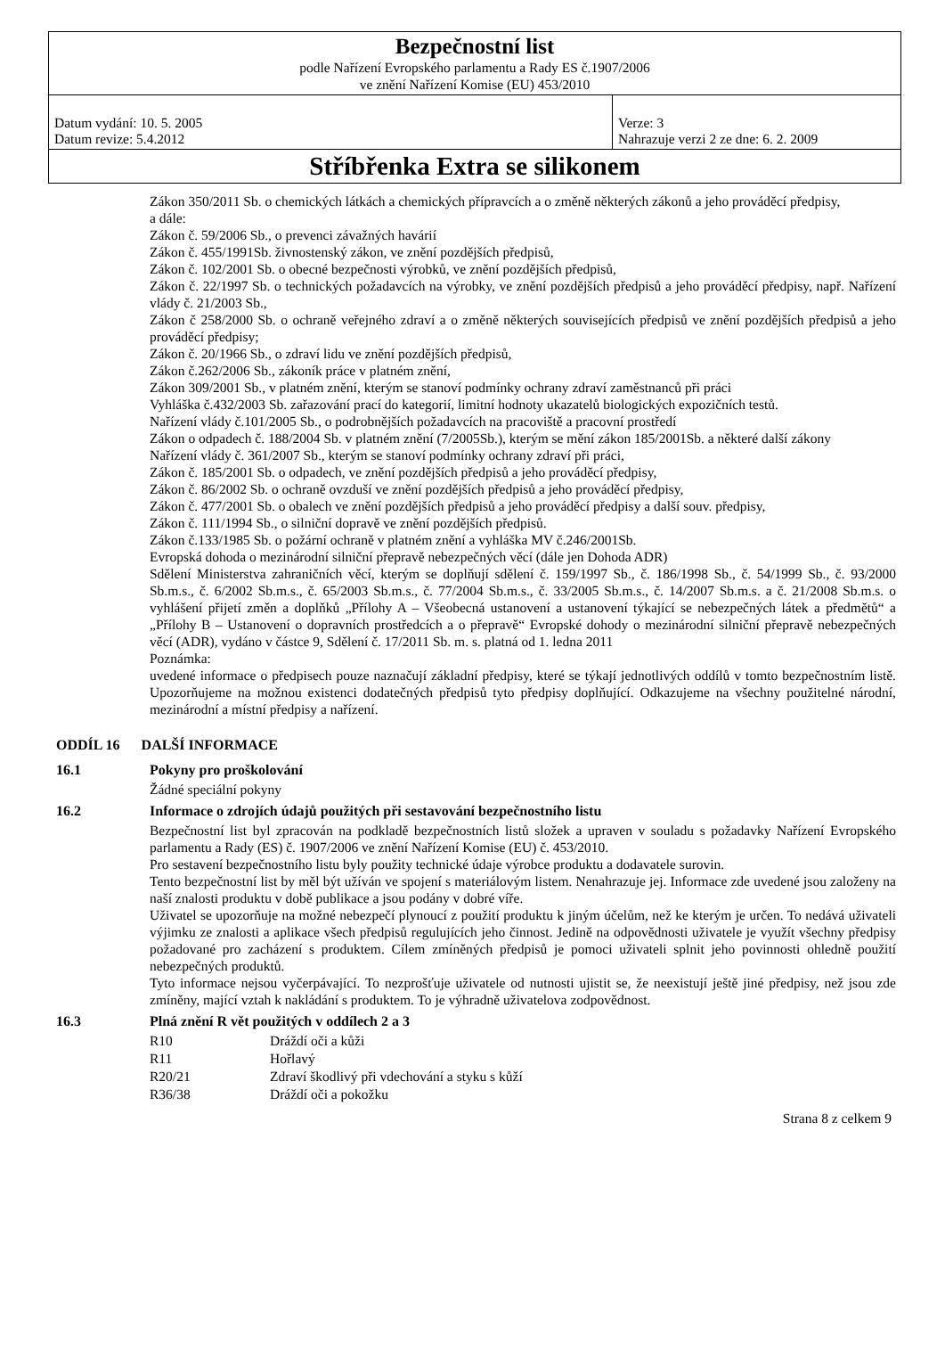| Bezpečnostní list podle Nařízení Evropského parlamentu a Rady ES č.1907/2006 ve znění Nařízení Komise (EU) 453/2010 | |
| Datum vydání: 10. 5. 2005 Datum revize: 5.4.2012 | Verze: 3 Nahrazuje verzi 2 ze dne: 6. 2. 2009 |
| Stříbřenka Extra se silikonem | |
Zákon 350/2011 Sb. o chemických látkách a chemických přípravcích a o změně některých zákonů a jeho prováděcí předpisy,
a dále:
Zákon č. 59/2006 Sb., o prevenci závažných havárií
Zákon č. 455/1991Sb. živnostenský zákon, ve znění pozdějších předpisů,
Zákon č. 102/2001 Sb. o obecné bezpečnosti výrobků, ve znění pozdějších předpisů,
Zákon č. 22/1997 Sb. o technických požadavcích na výrobky, ve znění pozdějších předpisů a jeho prováděcí předpisy, např. Nařízení vlády č. 21/2003 Sb.,
Zákon č 258/2000 Sb. o ochraně veřejného zdraví a o změně některých souvisejících předpisů ve znění pozdějších předpisů a jeho prováděcí předpisy;
Zákon č. 20/1966 Sb., o zdraví lidu ve znění pozdějších předpisů,
Zákon č.262/2006 Sb., zákoník práce v platném znění,
Zákon 309/2001 Sb., v platném znění, kterým se stanoví podmínky ochrany zdraví zaměstnanců při práci
Vyhláška č.432/2003 Sb. zařazování prací do kategorií, limitní hodnoty ukazatelů biologických expozičních testů.
Nařízení vlády č.101/2005 Sb., o podrobnějších požadavcích na pracoviště a pracovní prostředí
Zákon o odpadech č. 188/2004 Sb. v platném znění (7/2005Sb.), kterým se mění zákon 185/2001Sb. a některé další zákony
Nařízení vlády č. 361/2007 Sb., kterým se stanoví podmínky ochrany zdraví při práci,
Zákon č. 185/2001 Sb. o odpadech, ve znění pozdějších předpisů a jeho prováděcí předpisy,
Zákon č. 86/2002 Sb. o ochraně ovzduší ve znění pozdějších předpisů a jeho prováděcí předpisy,
Zákon č. 477/2001 Sb. o obalech ve znění pozdějších předpisů a jeho prováděcí předpisy a další souv. předpisy,
Zákon č. 111/1994 Sb., o silniční dopravě ve znění pozdějších předpisů.
Zákon č.133/1985 Sb. o požární ochraně v platném znění a vyhláška MV č.246/2001Sb.
Evropská dohoda o mezinárodní silniční přepravě nebezpečných věcí (dále jen Dohoda ADR)
Sdělení Ministerstva zahraničních věcí, kterým se doplňují sdělení č. 159/1997 Sb., č. 186/1998 Sb., č. 54/1999 Sb., č. 93/2000 Sb.m.s., č. 6/2002 Sb.m.s., č. 65/2003 Sb.m.s., č. 77/2004 Sb.m.s., č. 33/2005 Sb.m.s., č. 14/2007 Sb.m.s. a č. 21/2008 Sb.m.s. o vyhlášení přijetí změn a doplňků „Přílohy A – Všeobecná ustanovení a ustanovení týkající se nebezpečných látek a předmětů“ a „Přílohy B – Ustanovení o dopravních prostředcích a o přepravě“ Evropské dohody o mezinárodní silniční přepravě nebezpečných věcí (ADR), vydáno v částce 9, Sdělení č. 17/2011 Sb. m. s. platná od 1. ledna 2011
Poznámka:
uvedené informace o předpisech pouze naznačují základní předpisy, které se týkají jednotlivých oddílů v tomto bezpečnostním listě. Upozorňujeme na možnou existenci dodatečných předpisů tyto předpisy doplňující. Odkazujeme na všechny použitelné národní, mezinárodní a místní předpisy a nařízení.
ODDÍL 16 DALŠÍ INFORMACE
16.1 Pokyny pro proškolování
Žádné speciální pokyny
16.2 Informace o zdrojích údajů použitých při sestavování bezpečnostního listu
Bezpečnostní list byl zpracován na podkladě bezpečnostních listů složek a upraven v souladu s požadavky Nařízení Evropského parlamentu a Rady (ES) č. 1907/2006 ve znění Nařízení Komise (EU) č. 453/2010.
Pro sestavení bezpečnostního listu byly použity technické údaje výrobce produktu a dodavatele surovin.
Tento bezpečnostní list by měl být užíván ve spojení s materiálovým listem. Nenahrazuje jej. Informace zde uvedené jsou založeny na naší znalosti produktu v době publikace a jsou podány v dobré víře.
Uživatel se upozorňuje na možné nebezpečí plynoucí z použití produktu k jiným účelům, než ke kterým je určen. To nedává uživateli výjimku ze znalosti a aplikace všech předpisů regulujících jeho činnost. Jedině na odpovědnosti uživatele je využít všechny předpisy požadované pro zacházení s produktem. Cílem zmíněných předpisů je pomoci uživateli splnit jeho povinnosti ohledně použití nebezpečných produktů.
Tyto informace nejsou vyčerpávající. To nezprošťuje uživatele od nutnosti ujistit se, že neexistují ještě jiné předpisy, než jsou zde zmíněny, mající vztah k nakládání s produktem. To je výhradně uživatelova zodpovědnost.
16.3 Plná znění R vět použitých v oddílech 2 a 3
| R10 | Dráždí oči a kůži |
| R11 | Hořlavý |
| R20/21 | Zdraví škodlivý při vdechování a styku s kůží |
| R36/38 | Dráždí oči a pokožku |
Strana 8 z celkem 9